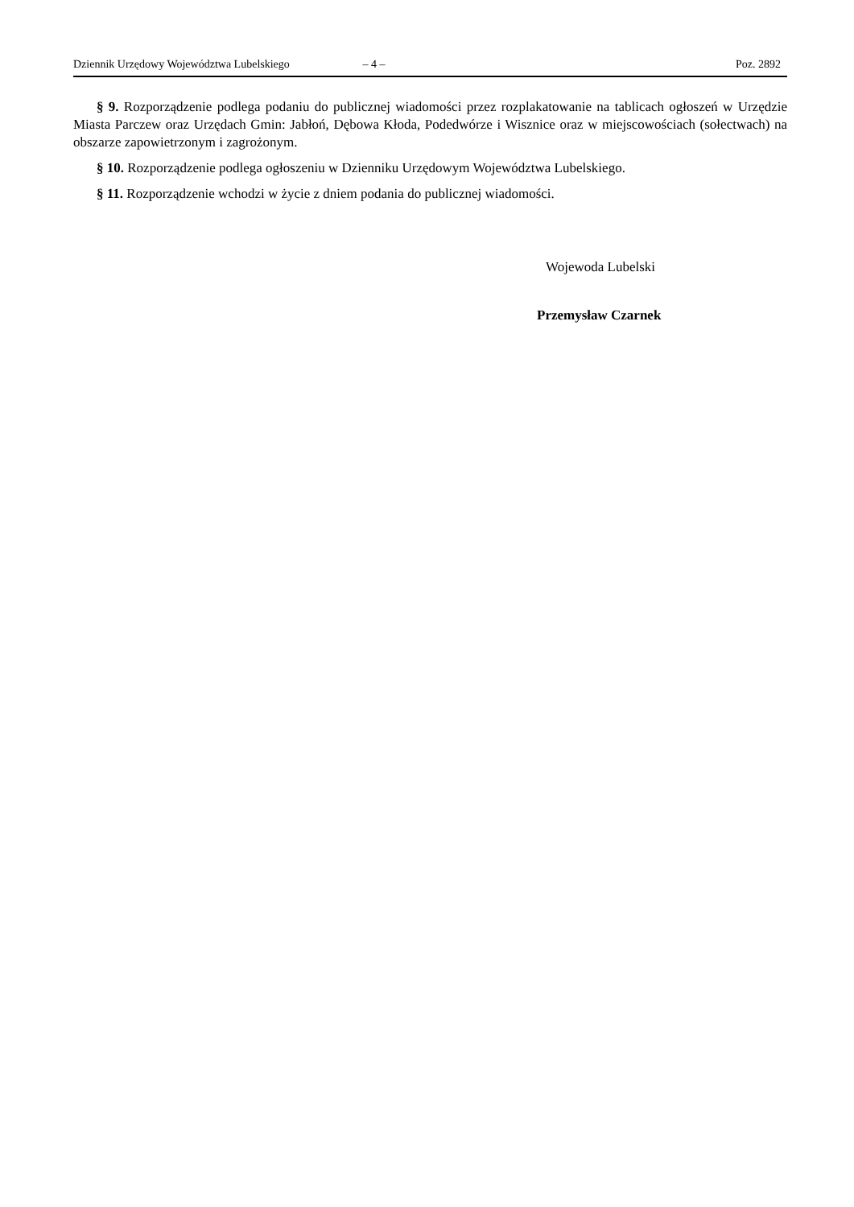Dziennik Urzędowy Województwa Lubelskiego – 4 – Poz. 2892
§ 9. Rozporządzenie podlega podaniu do publicznej wiadomości przez rozplakatowanie na tablicach ogłoszeń w Urzędzie Miasta Parczew oraz Urzędach Gmin: Jabłoń, Dębowa Kłoda, Podedwórze i Wisznice oraz w miejscowościach (sołectwach) na obszarze zapowietrzonym i zagrożonym.
§ 10. Rozporządzenie podlega ogłoszeniu w Dzienniku Urzędowym Województwa Lubelskiego.
§ 11. Rozporządzenie wchodzi w życie z dniem podania do publicznej wiadomości.
Wojewoda Lubelski
Przemysław Czarnek